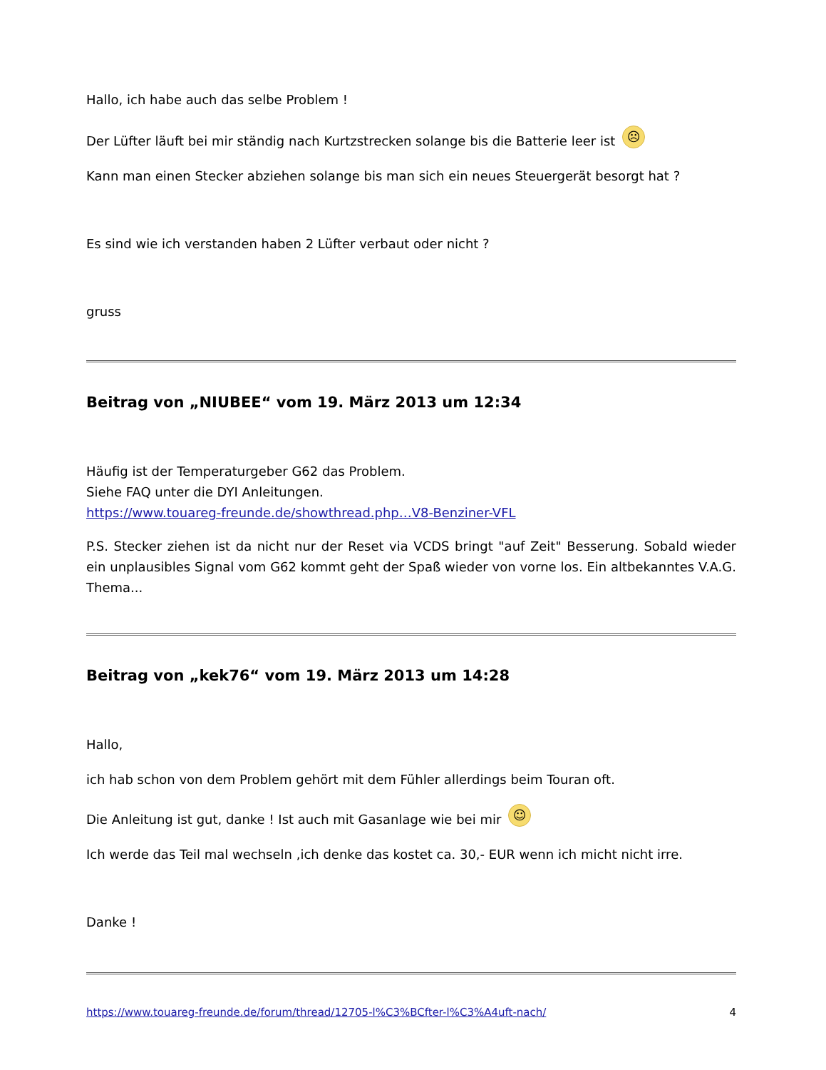Hallo, ich habe auch das selbe Problem !
Der Lüfter läuft bei mir ständig nach Kurtzstrecken solange bis die Batterie leer ist ☹
Kann man einen Stecker abziehen solange bis man sich ein neues Steuergerät besorgt hat ?
Es sind wie ich verstanden haben 2 Lüfter verbaut oder nicht ?
gruss
Beitrag von „NIUBEE“ vom 19. März 2013 um 12:34
Häufig ist der Temperaturgeber G62 das Problem.
Siehe FAQ unter die DYI Anleitungen.
https://www.touareg-freunde.de/showthread.php…V8-Benziner-VFL
P.S. Stecker ziehen ist da nicht nur der Reset via VCDS bringt "auf Zeit" Besserung. Sobald wieder ein unplausibles Signal vom G62 kommt geht der Spaß wieder von vorne los. Ein altbekanntes V.A.G. Thema...
Beitrag von „kek76“ vom 19. März 2013 um 14:28
Hallo,
ich hab schon von dem Problem gehört mit dem Fühler allerdings beim Touran oft.
Die Anleitung ist gut, danke ! Ist auch mit Gasanlage wie bei mir ☺
Ich werde das Teil mal wechseln ,ich denke das kostet ca. 30,- EUR wenn ich micht nicht irre.
Danke !
https://www.touareg-freunde.de/forum/thread/12705-l%C3%BCfter-l%C3%A4uft-nach/ 4